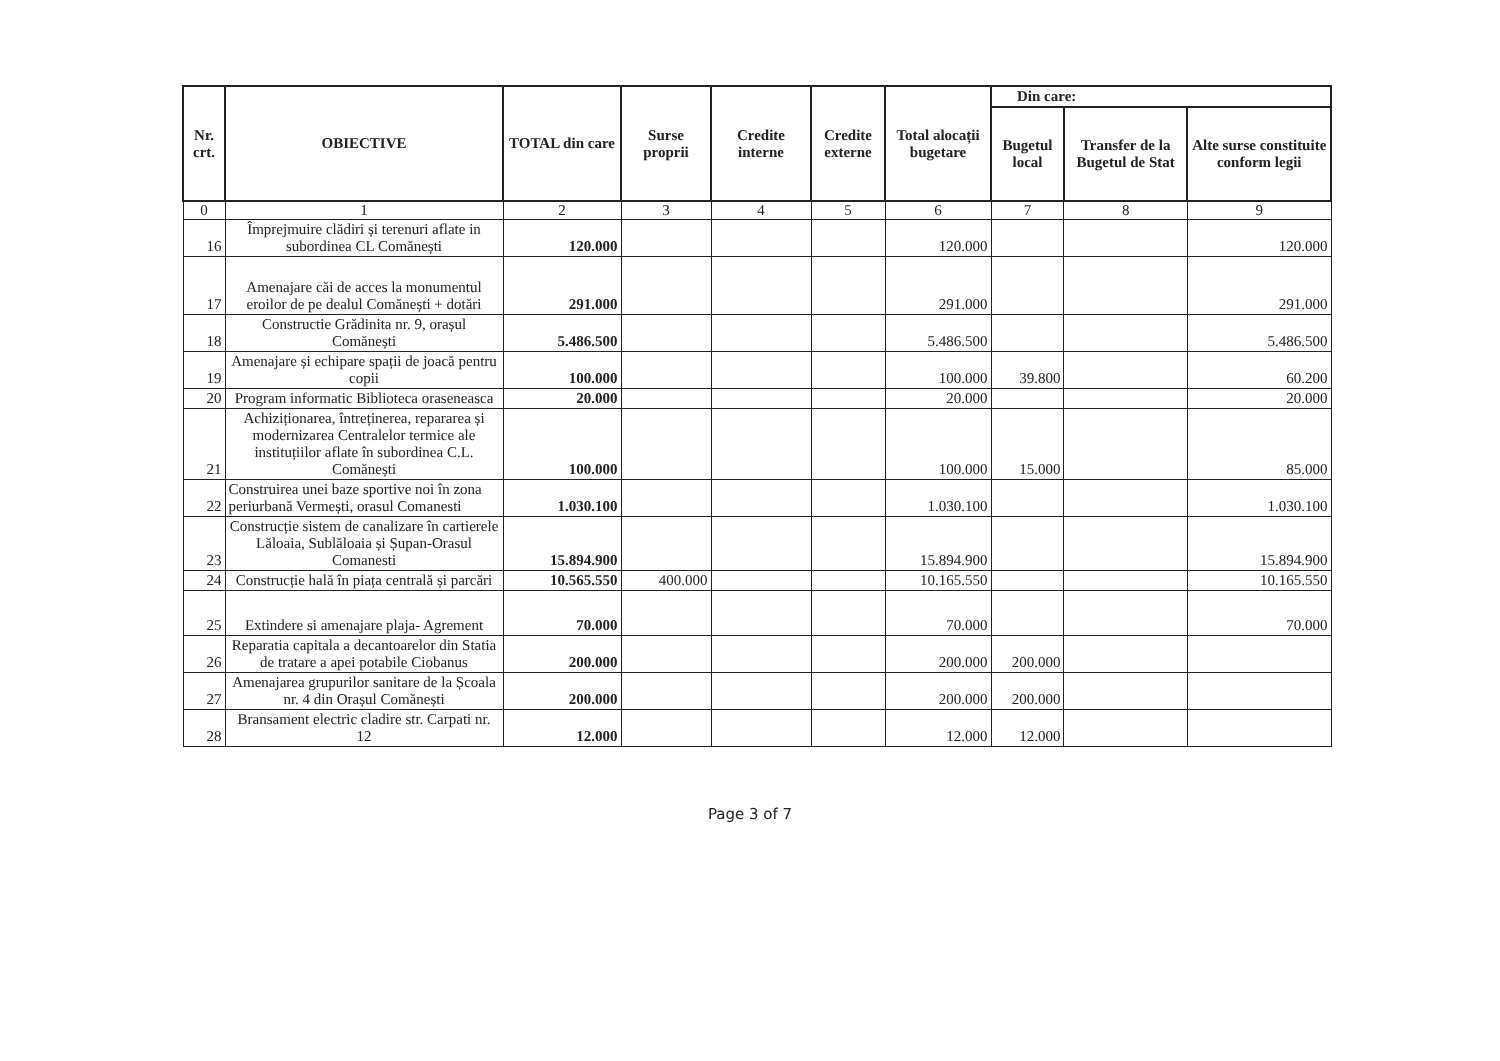| Nr. crt. | OBIECTIVE | TOTAL din care | Surse proprii | Credite interne | Credite externe | Total alocații bugetare | Din care: | | |
| --- | --- | --- | --- | --- | --- | --- | --- | --- | --- |
| | | | | | | | Bugetul local | Transfer de la Bugetul de Stat | Alte surse constituite conform legii |
| 0 | 1 | 2 | 3 | 4 | 5 | 6 | 7 | 8 | 9 |
| 16 | Împrejmuire clădiri și terenuri aflate in subordinea CL Comănești | 120.000 | | | | 120.000 | | | 120.000 |
| 17 | Amenajare căi de acces la monumentul eroilor de pe dealul Comănești + dotări | 291.000 | | | | 291.000 | | | 291.000 |
| 18 | Constructie Grădinita nr. 9, orașul Comănești | 5.486.500 | | | | 5.486.500 | | | 5.486.500 |
| 19 | Amenajare și echipare spații de joacă pentru copii | 100.000 | | | | 100.000 | 39.800 | | 60.200 |
| 20 | Program informatic Biblioteca oraseneasca | 20.000 | | | | 20.000 | | | 20.000 |
| 21 | Achiziționarea, întreținerea, repararea și modernizarea Centralelor termice ale instituțiilor aflate în subordinea C.L. Comănești | 100.000 | | | | 100.000 | 15.000 | | 85.000 |
| 22 | Construirea unei baze sportive noi în zona periurbană Vermești, orasul Comanesti | 1.030.100 | | | | 1.030.100 | | | 1.030.100 |
| 23 | Construcție sistem de canalizare în cartierele Lăloaia, Sublăloaia și Șupan-Orasul Comanesti | 15.894.900 | | | | 15.894.900 | | | 15.894.900 |
| 24 | Construcție hală în piața centrală și parcări | 10.565.550 | 400.000 | | | 10.165.550 | | | 10.165.550 |
| 25 | Extindere si amenajare plaja- Agrement | 70.000 | | | | 70.000 | | | 70.000 |
| 26 | Reparatia capitala a decantoarelor din Statia de tratare a apei potabile Ciobanus | 200.000 | | | | 200.000 | 200.000 | | |
| 27 | Amenajarea grupurilor sanitare de la Școala nr. 4 din Orașul Comănești | 200.000 | | | | 200.000 | 200.000 | | |
| 28 | Bransament electric cladire str. Carpati nr. 12 | 12.000 | | | | 12.000 | 12.000 | | |
Page 3 of 7